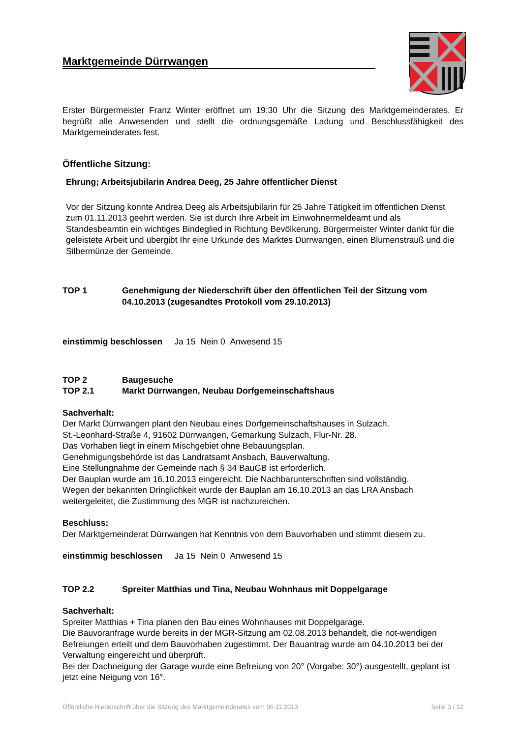Marktgemeinde Dürrwangen
Erster Bürgermeister Franz Winter eröffnet um 19:30 Uhr die Sitzung des Marktgemeinderates. Er begrüßt alle Anwesenden und stellt die ordnungsgemäße Ladung und Beschlussfähigkeit des Marktgemeinderates fest.
Öffentliche Sitzung:
Ehrung; Arbeitsjubilarin Andrea Deeg, 25 Jahre öffentlicher Dienst
Vor der Sitzung konnte Andrea Deeg als Arbeitsjubilarin für 25 Jahre Tätigkeit im öffentlichen Dienst zum 01.11.2013 geehrt werden. Sie ist durch Ihre Arbeit im Einwohnermeldeamt und als Standesbeamtin ein wichtiges Bindeglied in Richtung Bevölkerung. Bürgermeister Winter dankt für die geleistete Arbeit und übergibt Ihr eine Urkunde des Marktes Dürrwangen, einen Blumenstrauß und die Silbermünze der Gemeinde.
TOP 1 Genehmigung der Niederschrift über den öffentlichen Teil der Sitzung vom 04.10.2013 (zugesandtes Protokoll vom 29.10.2013)
einstimmig beschlossen Ja 15 Nein 0 Anwesend 15
TOP 2 Baugesuche
TOP 2.1 Markt Dürrwangen, Neubau Dorfgemeinschaftshaus
Sachverhalt:
Der Markt Dürrwangen plant den Neubau eines Dorfgemeinschaftshauses in Sulzach.
St.-Leonhard-Straße 4, 91602 Dürrwangen, Gemarkung Sulzach, Flur-Nr. 28.
Das Vorhaben liegt in einem Mischgebiet ohne Bebauungsplan.
Genehmigungsbehörde ist das Landratsamt Ansbach, Bauverwaltung.
Eine Stellungnahme der Gemeinde nach § 34 BauGB ist erforderlich.
Der Bauplan wurde am 16.10.2013 eingereicht. Die Nachbarunterschriften sind vollständig.
Wegen der bekannten Dringlichkeit wurde der Bauplan am 16.10.2013 an das LRA Ansbach weitergeleitet, die Zustimmung des MGR ist nachzureichen.
Beschluss:
Der Marktgemeinderat Dürrwangen hat Kenntnis von dem Bauvorhaben und stimmt diesem zu.
einstimmig beschlossen Ja 15 Nein 0 Anwesend 15
TOP 2.2 Spreiter Matthias und Tina, Neubau Wohnhaus mit Doppelgarage
Sachverhalt:
Spreiter Matthias + Tina planen den Bau eines Wohnhauses mit Doppelgarage.
Die Bauvoranfrage wurde bereits in der MGR-Sitzung am 02.08.2013 behandelt, die not-wendigen Befreiungen erteilt und dem Bauvorhaben zugestimmt. Der Bauantrag wurde am 04.10.2013 bei der Verwaltung eingereicht und überprüft.
Bei der Dachneigung der Garage wurde eine Befreiung von 20° (Vorgabe: 30°) ausgestellt, geplant ist jetzt eine Neigung von 16°.
Öffentliche Niederschrift über die Sitzung des Marktgemeinderates vom 05.11.2013 Seite 3 / 12